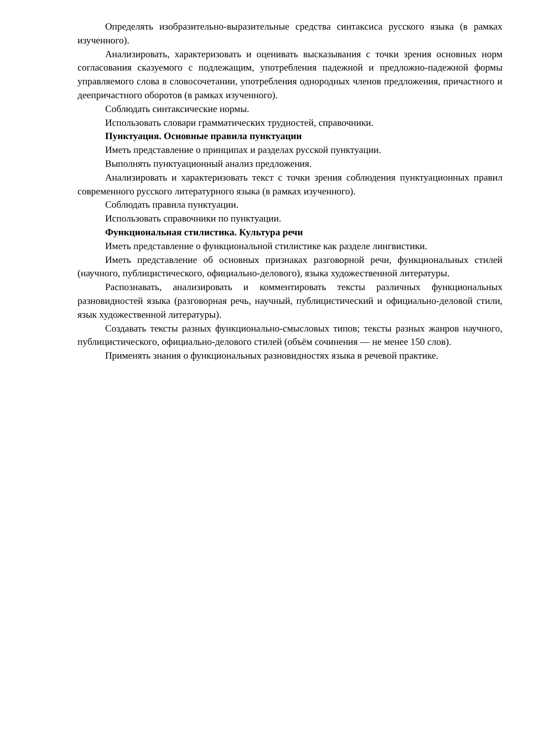Определять изобразительно-выразительные средства синтаксиса русского языка (в рамках изученного).
Анализировать, характеризовать и оценивать высказывания с точки зрения основных норм согласования сказуемого с подлежащим, употребления падежной и предложно-падежной формы управляемого слова в словосочетании, употребления однородных членов предложения, причастного и деепричастного оборотов (в рамках изученного).
Соблюдать синтаксические нормы.
Использовать словари грамматических трудностей, справочники.
Пунктуация. Основные правила пунктуации
Иметь представление о принципах и разделах русской пунктуации.
Выполнять пунктуационный анализ предложения.
Анализировать и характеризовать текст с точки зрения соблюдения пунктуационных правил современного русского литературного языка (в рамках изученного).
Соблюдать правила пунктуации.
Использовать справочники по пунктуации.
Функциональная стилистика. Культура речи
Иметь представление о функциональной стилистике как разделе лингвистики.
Иметь представление об основных признаках разговорной речи, функциональных стилей (научного, публицистического, официально-делового), языка художественной литературы.
Распознавать, анализировать и комментировать тексты различных функциональных разновидностей языка (разговорная речь, научный, публицистический и официально-деловой стили, язык художественной литературы).
Создавать тексты разных функционально-смысловых типов; тексты разных жанров научного, публицистического, официально-делового стилей (объём сочинения — не менее 150 слов).
Применять знания о функциональных разновидностях языка в речевой практике.